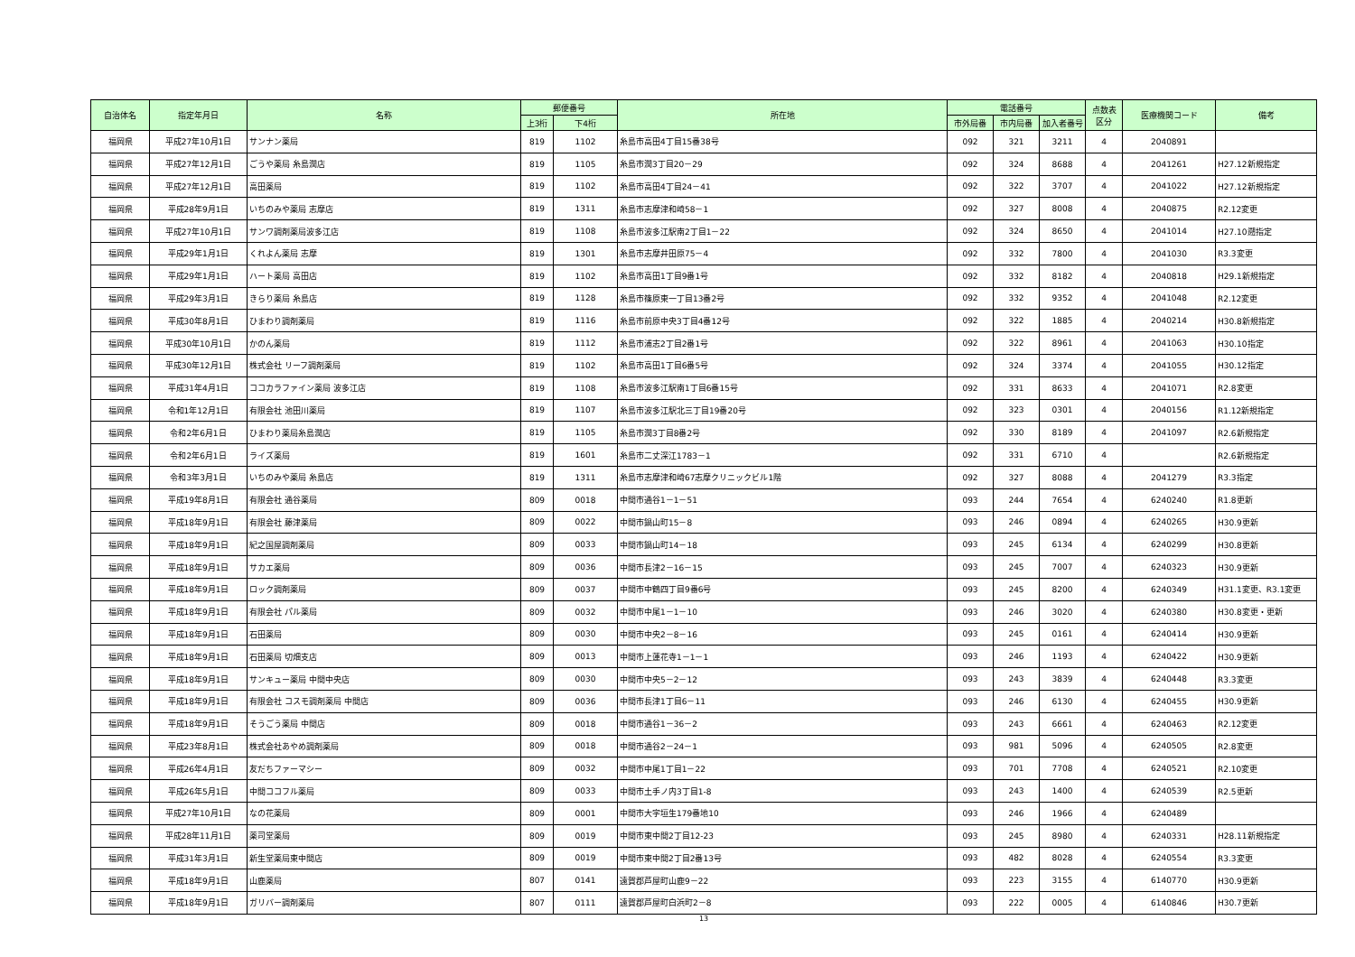| 自治体名 | 指定年月日 | 名称 | 郵便番号 | | 所在地 | 電話番号 | | | 点数表 区分 | 医療機関コード | 備考 |
| --- | --- | --- | --- | --- | --- | --- | --- | --- | --- | --- | --- |
| | | | 上3桁 | 下4桁 | | 市外局番 | 市内局番 | 加入者番号 | | | |
| 福岡県 | 平成27年10月1日 | サンナン薬局 | 819 | 1102 | 糸島市高田4丁目15番38号 | 092 | 321 | 3211 | 4 | 2040891 | |
| 福岡県 | 平成27年12月1日 | ごうや薬局 糸島潤店 | 819 | 1105 | 糸島市潤3丁目20－29 | 092 | 324 | 8688 | 4 | 2041261 | H27.12新規指定 |
| 福岡県 | 平成27年12月1日 | 高田薬局 | 819 | 1102 | 糸島市高田4丁目24－41 | 092 | 322 | 3707 | 4 | 2041022 | H27.12新規指定 |
| 福岡県 | 平成28年9月1日 | いちのみや薬局 志摩店 | 819 | 1311 | 糸島市志摩津和崎58－1 | 092 | 327 | 8008 | 4 | 2040875 | R2.12変更 |
| 福岡県 | 平成27年10月1日 | サンワ調剤薬局波多江店 | 819 | 1108 | 糸島市波多江駅南2丁目1－22 | 092 | 324 | 8650 | 4 | 2041014 | H27.10遡指定 |
| 福岡県 | 平成29年1月1日 | くれよん薬局 志摩 | 819 | 1301 | 糸島市志摩井田原75－4 | 092 | 332 | 7800 | 4 | 2041030 | R3.3変更 |
| 福岡県 | 平成29年1月1日 | ハート薬局 高田店 | 819 | 1102 | 糸島市高田1丁目9番1号 | 092 | 332 | 8182 | 4 | 2040818 | H29.1新規指定 |
| 福岡県 | 平成29年3月1日 | きらり薬局 糸島店 | 819 | 1128 | 糸島市篠原東一丁目13番2号 | 092 | 332 | 9352 | 4 | 2041048 | R2.12変更 |
| 福岡県 | 平成30年8月1日 | ひまわり調剤薬局 | 819 | 1116 | 糸島市前原中央3丁目4番12号 | 092 | 322 | 1885 | 4 | 2040214 | H30.8新規指定 |
| 福岡県 | 平成30年10月1日 | かのん薬局 | 819 | 1112 | 糸島市浦志2丁目2番1号 | 092 | 322 | 8961 | 4 | 2041063 | H30.10指定 |
| 福岡県 | 平成30年12月1日 | 株式会社 リーフ調剤薬局 | 819 | 1102 | 糸島市高田1丁目6番5号 | 092 | 324 | 3374 | 4 | 2041055 | H30.12指定 |
| 福岡県 | 平成31年4月1日 | ココカラファイン薬局 波多江店 | 819 | 1108 | 糸島市波多江駅南1丁目6番15号 | 092 | 331 | 8633 | 4 | 2041071 | R2.8変更 |
| 福岡県 | 令和1年12月1日 | 有限会社 池田川薬局 | 819 | 1107 | 糸島市波多江駅北三丁目19番20号 | 092 | 323 | 0301 | 4 | 2040156 | R1.12新規指定 |
| 福岡県 | 令和2年6月1日 | ひまわり薬局糸島潤店 | 819 | 1105 | 糸島市潤3丁目8番2号 | 092 | 330 | 8189 | 4 | 2041097 | R2.6新規指定 |
| 福岡県 | 令和2年6月1日 | ライズ薬局 | 819 | 1601 | 糸島市二丈深江1783－1 | 092 | 331 | 6710 | 4 | | R2.6新規指定 |
| 福岡県 | 令和3年3月1日 | いちのみや薬局 糸島店 | 819 | 1311 | 糸島市志摩津和崎67志摩クリニックビル1階 | 092 | 327 | 8088 | 4 | 2041279 | R3.3指定 |
| 福岡県 | 平成19年8月1日 | 有限会社 通谷薬局 | 809 | 0018 | 中間市通谷1－1－51 | 093 | 244 | 7654 | 4 | 6240240 | R1.8更新 |
| 福岡県 | 平成18年9月1日 | 有限会社 藤津薬局 | 809 | 0022 | 中間市鍋山町15－8 | 093 | 246 | 0894 | 4 | 6240265 | H30.9更新 |
| 福岡県 | 平成18年9月1日 | 紀之国屋調剤薬局 | 809 | 0033 | 中間市鍋山町14－18 | 093 | 245 | 6134 | 4 | 6240299 | H30.8更新 |
| 福岡県 | 平成18年9月1日 | サカエ薬局 | 809 | 0036 | 中間市長津2－16－15 | 093 | 245 | 7007 | 4 | 6240323 | H30.9更新 |
| 福岡県 | 平成18年9月1日 | ロック調剤薬局 | 809 | 0037 | 中間市中鶴四丁目9番6号 | 093 | 245 | 8200 | 4 | 6240349 | H31.1変更、R3.1変更 |
| 福岡県 | 平成18年9月1日 | 有限会社 パル薬局 | 809 | 0032 | 中間市中尾1－1－10 | 093 | 246 | 3020 | 4 | 6240380 | H30.8変更・更新 |
| 福岡県 | 平成18年9月1日 | 石田薬局 | 809 | 0030 | 中間市中央2－8－16 | 093 | 245 | 0161 | 4 | 6240414 | H30.9更新 |
| 福岡県 | 平成18年9月1日 | 石田薬局 切畑支店 | 809 | 0013 | 中間市上蓮花寺1－1－1 | 093 | 246 | 1193 | 4 | 6240422 | H30.9更新 |
| 福岡県 | 平成18年9月1日 | サンキュー薬局 中間中央店 | 809 | 0030 | 中間市中央5－2－12 | 093 | 243 | 3839 | 4 | 6240448 | R3.3変更 |
| 福岡県 | 平成18年9月1日 | 有限会社 コスモ調剤薬局 中間店 | 809 | 0036 | 中間市長津1丁目6－11 | 093 | 246 | 6130 | 4 | 6240455 | H30.9更新 |
| 福岡県 | 平成18年9月1日 | そうごう薬局 中間店 | 809 | 0018 | 中間市通谷1－36－2 | 093 | 243 | 6661 | 4 | 6240463 | R2.12変更 |
| 福岡県 | 平成23年8月1日 | 株式会社あやめ調剤薬局 | 809 | 0018 | 中間市通谷2－24－1 | 093 | 981 | 5096 | 4 | 6240505 | R2.8変更 |
| 福岡県 | 平成26年4月1日 | 友だちファーマシー | 809 | 0032 | 中間市中尾1丁目1－22 | 093 | 701 | 7708 | 4 | 6240521 | R2.10変更 |
| 福岡県 | 平成26年5月1日 | 中間ココフル薬局 | 809 | 0033 | 中間市土手ノ内3丁目1-8 | 093 | 243 | 1400 | 4 | 6240539 | R2.5更新 |
| 福岡県 | 平成27年10月1日 | なの花薬局 | 809 | 0001 | 中間市大字垣生179番地10 | 093 | 246 | 1966 | 4 | 6240489 | |
| 福岡県 | 平成28年11月1日 | 薬司堂薬局 | 809 | 0019 | 中間市東中間2丁目12-23 | 093 | 245 | 8980 | 4 | 6240331 | H28.11新規指定 |
| 福岡県 | 平成31年3月1日 | 新生堂薬局東中間店 | 809 | 0019 | 中間市東中間2丁目2番13号 | 093 | 482 | 8028 | 4 | 6240554 | R3.3変更 |
| 福岡県 | 平成18年9月1日 | 山鹿薬局 | 807 | 0141 | 遠賀郡芦屋町山鹿9－22 | 093 | 223 | 3155 | 4 | 6140770 | H30.9更新 |
| 福岡県 | 平成18年9月1日 | ガリバー調剤薬局 | 807 | 0111 | 遠賀郡芦屋町白浜町2－8 | 093 | 222 | 0005 | 4 | 6140846 | H30.7更新 |
13